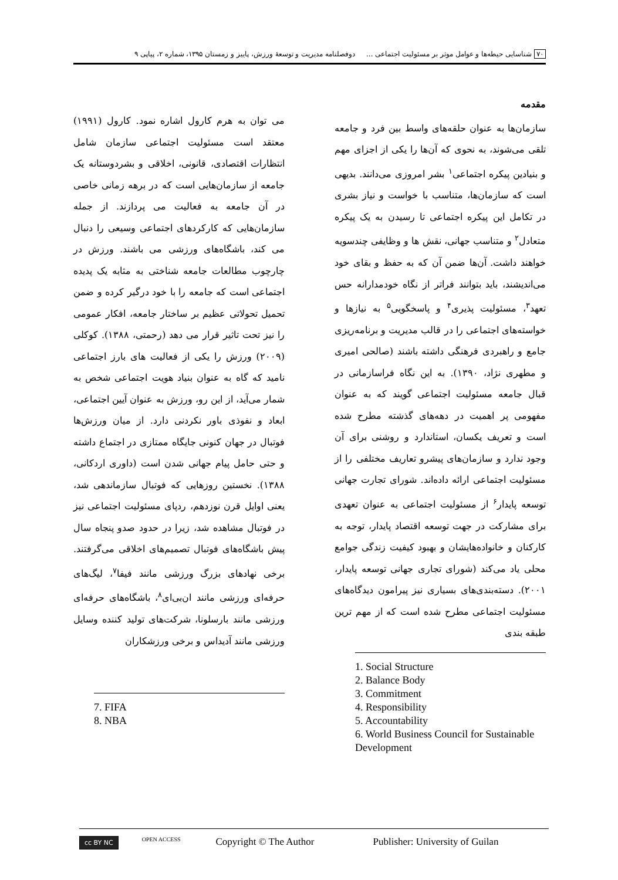۷۰ شناسایی حیطه‌ها و عوامل موثر بر مسئولیت اجتماعی ... دوفصلنامه مدیریت و توسعهٔ ورزش، پاییز و زمستان ۱۳۹۵، شماره ۲، پیاپی ۹
مقدمه
سازمان‌ها به عنوان حلقه‌های واسط بین فرد و جامعه تلقی می‌شوند، به نحوی که آن‌ها را یکی از اجزای مهم و بنیادین پیکره اجتماعی<sup>۱</sup> بشر امروزی می‌دانند. بدیهی است که سازمان‌ها، متناسب با خواست و نیاز بشری در تکامل این پیکره اجتماعی تا رسیدن به یک پیکره متعادل<sup>۲</sup> و متناسب جهانی، نقش ها و وظایفی چندسویه خواهند داشت. آن‌ها ضمن آن که به حفظ و بقای خود می‌اندیشند، باید بتوانند فراتر از نگاه خودمدارانه حس تعهد<sup>۳</sup>، مسئولیت پذیری<sup>۴</sup> و پاسخگویی<sup>۵</sup> به نیازها و خواسته‌های اجتماعی را در قالب مدیریت و برنامه‌ریزی جامع و راهبردی فرهنگی داشته باشند (صالحی امیری و مطهری نژاد، ۱۳۹۰). به این نگاه فراسازمانی در قبال جامعه مسئولیت اجتماعی گویند که به عنوان مفهومی پر اهمیت در دهه‌های گذشته مطرح شده است و تعریف یکسان، استاندارد و روشنی برای آن وجود ندارد و سازمان‌های پیشرو تعاریف مختلفی را از مسئولیت اجتماعی ارائه داده‌اند. شورای تجارت جهانی توسعه پایدار<sup>۶</sup> از مسئولیت اجتماعی به عنوان تعهدی برای مشارکت در جهت توسعه اقتصاد پایدار، توجه به کارکنان و خانواده‌هایشان و بهبود کیفیت زندگی جوامع محلی یاد می‌کند (شورای تجاری جهانی توسعه پایدار، ۲۰۰۱). دسته‌بندی‌های بسیاری نیز پیرامون دیدگاه‌های مسئولیت اجتماعی مطرح شده است که از مهم ترین طبقه بندی
1. Social Structure
2. Balance Body
3. Commitment
4. Responsibility
5. Accountability
6. World Business Council for Sustainable Development
می توان به هرم کارول اشاره نمود. کارول (۱۹۹۱) معتقد است مسئولیت اجتماعی سازمان شامل انتظارات اقتصادی، قانونی، اخلاقی و بشردوستانه یک جامعه از سازمان‌هایی است که در برهه زمانی خاصی در آن جامعه به فعالیت می پردازند. از جمله سازمان‌هایی که کارکردهای اجتماعی وسیعی را دنبال می کند، باشگاه‌های ورزشی می باشند. ورزش در چارچوب مطالعات جامعه شناختی به مثابه یک پدیده اجتماعی است که جامعه را با خود درگیر کرده و ضمن تحمیل تحولاتی عظیم بر ساختار جامعه، افکار عمومی را نیز تحت تاثیر قرار می دهد (رحمتی، ۱۳۸۸). کوکلی (۲۰۰۹) ورزش را یکی از فعالیت های بارز اجتماعی نامید که گاه به عنوان بنیاد هویت اجتماعی شخص به شمار می‌آید، از این رو، ورزش به عنوان آیین اجتماعی، ابعاد و نفوذی باور نکردنی دارد. از میان ورزش‌ها فوتبال در جهان کنونی جایگاه ممتازی در اجتماع داشته و حتی حامل پیام جهانی شدن است (داوری اردکانی، ۱۳۸۸). نخستین روزهایی که فوتبال سازماندهی شد، یعنی اوایل قرن نوزدهم، ردپای مسئولیت اجتماعی نیز در فوتبال مشاهده شد، زیرا در حدود صدو پنجاه سال پیش باشگاه‌های فوتبال تصمیم‌های اخلاقی می‌گرفتند. برخی نهادهای بزرگ ورزشی مانند فیفا<sup>۷</sup>، لیگ‌های حرفه‌ای ورزشی مانند ان‌بی‌ای<sup>۸</sup>، باشگاه‌های حرفه‌ای ورزشی مانند بارسلونا، شرکت‌های تولید کننده وسایل ورزشی مانند آدیداس و برخی ورزشکاران
7. FIFA
8. NBA
cc BY NC OPEN ACCESS Copyright © The Author Publisher: University of Guilan